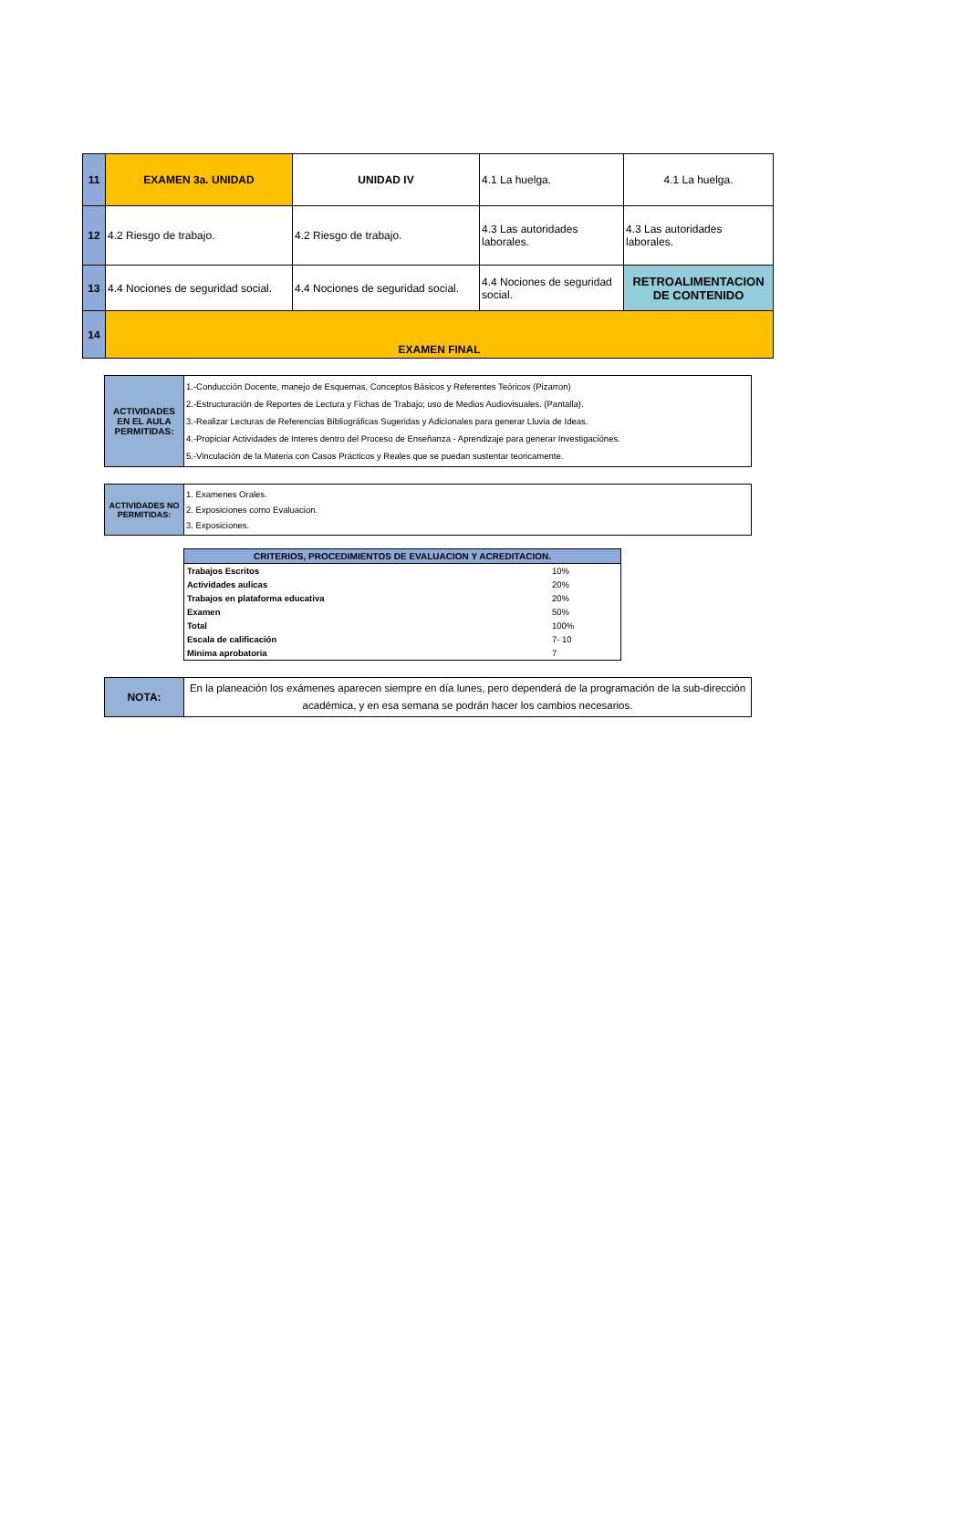| 11 | EXAMEN 3a. UNIDAD | UNIDAD IV | 4.1 La huelga. | 4.1 La huelga. |
| 12 | 4.2 Riesgo de trabajo. | 4.2 Riesgo de trabajo. | 4.3 Las autoridades laborales. | 4.3 Las autoridades laborales. |
| 13 | 4.4 Nociones de seguridad social. | 4.4 Nociones de seguridad social. | 4.4 Nociones de seguridad social. | RETROALIMENTACION DE CONTENIDO |
| 14 | EXAMEN FINAL | | | |
| ACTIVIDADES EN EL AULA PERMITIDAS: | 1.-Conducción Docente, manejo de Esquemas, Conceptos Básicos y Referentes Teóricos (Pizarron) 2.-Estructuración de Reportes de Lectura y Fichas de Trabajo; uso de Medios Audiovisuales. (Pantalla). 3.-Realizar Lecturas de Referencias Bibliográficas Sugeridas y Adicionales para generar Lluvia de Ideas. 4.-Propiciar Actividades de Interes dentro del Proceso de Enseñanza - Aprendizaje para generar Investigaciónes. 5.-Vinculación de la Materia con Casos Prácticos y Reales que se puedan sustentar teoricamente. |
| ACTIVIDADES NO PERMITIDAS: | 1. Examenes Orales. 2. Exposiciones como Evaluacion. 3. Exposiciones. |
| CRITERIOS, PROCEDIMIENTOS DE EVALUACION Y ACREDITACION. | |
| --- | --- |
| Trabajos Escritos | 10% |
| Actividades aulicas | 20% |
| Trabajos en plataforma educativa | 20% |
| Examen | 50% |
| Total | 100% |
| Escala de calificación | 7- 10 |
| Minima aprobatoria | 7 |
| NOTA: | En la planeación los exámenes aparecen siempre en día lunes, pero dependerá de la programación de la sub-dirección académica, y en esa semana se podrán hacer los cambios necesarios. |